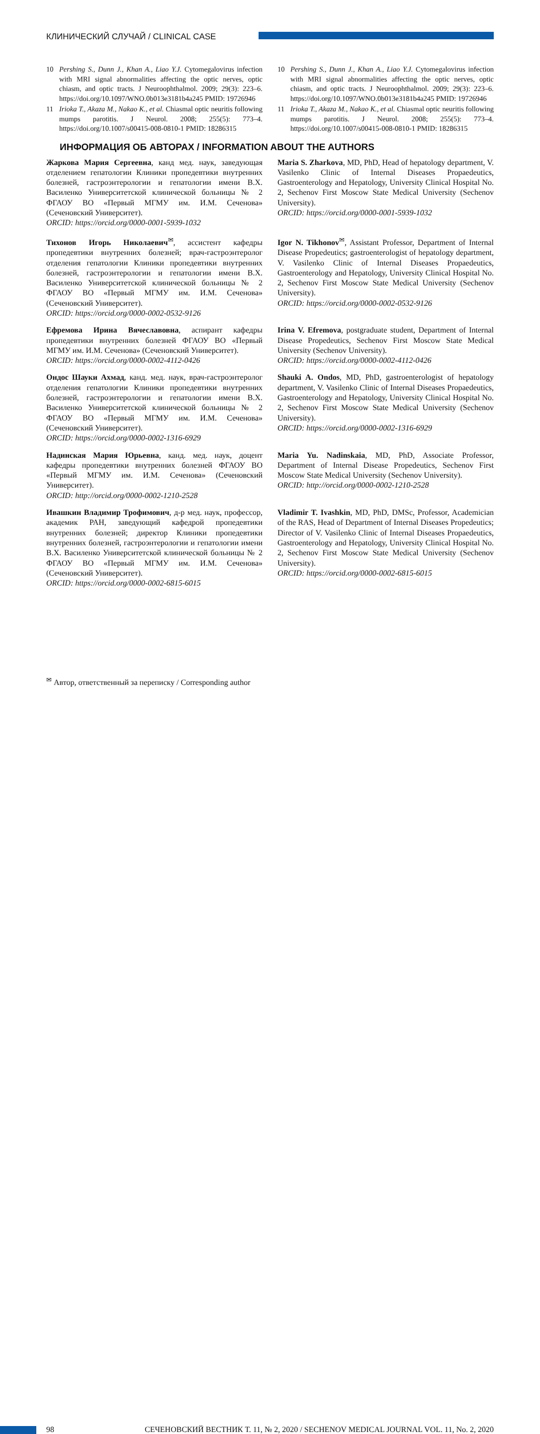КЛИНИЧЕСКИЙ СЛУЧАЙ / CLINICAL CASE
10 Pershing S., Dunn J., Khan A., Liao Y.J. Cytomegalovirus infection with MRI signal abnormalities affecting the optic nerves, optic chiasm, and optic tracts. J Neuroophthalmol. 2009; 29(3): 223–6. https://doi.org/10.1097/WNO.0b013e3181b4a245 PMID: 19726946
11 Irioka T., Akaza M., Nakao K., et al. Chiasmal optic neuritis following mumps parotitis. J Neurol. 2008; 255(5): 773–4. https://doi.org/10.1007/s00415-008-0810-1 PMID: 18286315
10 Pershing S., Dunn J., Khan A., Liao Y.J. Cytomegalovirus infection with MRI signal abnormalities affecting the optic nerves, optic chiasm, and optic tracts. J Neuroophthalmol. 2009; 29(3): 223–6. https://doi.org/10.1097/WNO.0b013e3181b4a245 PMID: 19726946
11 Irioka T., Akaza M., Nakao K., et al. Chiasmal optic neuritis following mumps parotitis. J Neurol. 2008; 255(5): 773–4. https://doi.org/10.1007/s00415-008-0810-1 PMID: 18286315
ИНФОРМАЦИЯ ОБ АВТОРАХ / INFORMATION ABOUT THE AUTHORS
Жаркова Мария Сергеевна, канд мед. наук, заведующая отделением гепатологии Клиники пропедевтики внутренних болезней, гастроэнтерологии и гепатологии имени В.Х. Василенко Университетской клинической больницы № 2 ФГАОУ ВО «Первый МГМУ им. И.М. Сеченова» (Сеченовский Университет).
ORCID: https://orcid.org/0000-0001-5939-1032
Тихонов Игорь Николаевич<sup>✉</sup>, ассистент кафедры пропедевтики внутренних болезней; врач-гастроэнтеролог отделения гепатологии Клиники пропедевтики внутренних болезней, гастроэнтерологии и гепатологии имени В.Х. Василенко Университетской клинической больницы № 2 ФГАОУ ВО «Первый МГМУ им. И.М. Сеченова» (Сеченовский Университет).
ORCID: https://orcid.org/0000-0002-0532-9126
Ефремова Ирина Вячеславовна, аспирант кафедры пропедевтики внутренних болезней ФГАОУ ВО «Первый МГМУ им. И.М. Сеченова» (Сеченовский Университет).
ORCID: https://orcid.org/0000-0002-4112-0426
Ондос Шауки Ахмад, канд. мед. наук, врач-гастроэнтеролог отделения гепатологии Клиники пропедевтики внутренних болезней, гастроэнтерологии и гепатологии имени В.Х. Василенко Университетской клинической больницы № 2 ФГАОУ ВО «Первый МГМУ им. И.М. Сеченова» (Сеченовский Университет).
ORCID: https://orcid.org/0000-0002-1316-6929
Надинская Мария Юрьевна, канд. мед. наук, доцент кафедры пропедевтики внутренних болезней ФГАОУ ВО «Первый МГМУ им. И.М. Сеченова» (Сеченовский Университет).
ORCID: http://orcid.org/0000-0002-1210-2528
Ивашкин Владимир Трофимович, д-р мед. наук, профессор, академик РАН, заведующий кафедрой пропедевтики внутренних болезней; директор Клиники пропедевтики внутренних болезней, гастроэнтерологии и гепатологии имени В.Х. Василенко Университетской клинической больницы № 2 ФГАОУ ВО «Первый МГМУ им. И.М. Сеченова» (Сеченовский Университет).
ORCID: https://orcid.org/0000-0002-6815-6015
Maria S. Zharkova, MD, PhD, Head of hepatology department, V. Vasilenko Clinic of Internal Diseases Propaedeutics, Gastroenterology and Hepatology, University Clinical Hospital No. 2, Sechenov First Moscow State Medical University (Sechenov University).
ORCID: https://orcid.org/0000-0001-5939-1032
Igor N. Tikhonov<sup>✉</sup>, Assistant Professor, Department of Internal Disease Propedeutics; gastroenterologist of hepatology department, V. Vasilenko Clinic of Internal Diseases Propaedeutics, Gastroenterology and Hepatology, University Clinical Hospital No. 2, Sechenov First Moscow State Medical University (Sechenov University).
ORCID: https://orcid.org/0000-0002-0532-9126
Irina V. Efremova, postgraduate student, Department of Internal Disease Propedeutics, Sechenov First Moscow State Medical University (Sechenov University).
ORCID: https://orcid.org/0000-0002-4112-0426
Shauki A. Ondos, MD, PhD, gastroenterologist of hepatology department, V. Vasilenko Clinic of Internal Diseases Propaedeutics, Gastroenterology and Hepatology, University Clinical Hospital No. 2, Sechenov First Moscow State Medical University (Sechenov University).
ORCID: https://orcid.org/0000-0002-1316-6929
Maria Yu. Nadinskaia, MD, PhD, Associate Professor, Department of Internal Disease Propedeutics, Sechenov First Moscow State Medical University (Sechenov University).
ORCID: http://orcid.org/0000-0002-1210-2528
Vladimir T. Ivashkin, MD, PhD, DMSc, Professor, Academician of the RAS, Head of Department of Internal Diseases Propedeutics; Director of V. Vasilenko Clinic of Internal Diseases Propaedeutics, Gastroenterology and Hepatology, University Clinical Hospital No. 2, Sechenov First Moscow State Medical University (Sechenov University).
ORCID: https://orcid.org/0000-0002-6815-6015
<sup>✉</sup> Автор, ответственный за переписку / Corresponding author
98 СЕЧЕНОВСКИЙ ВЕСТНИК Т. 11, № 2, 2020 / SECHENOV MEDICAL JOURNAL VOL. 11, No. 2, 2020